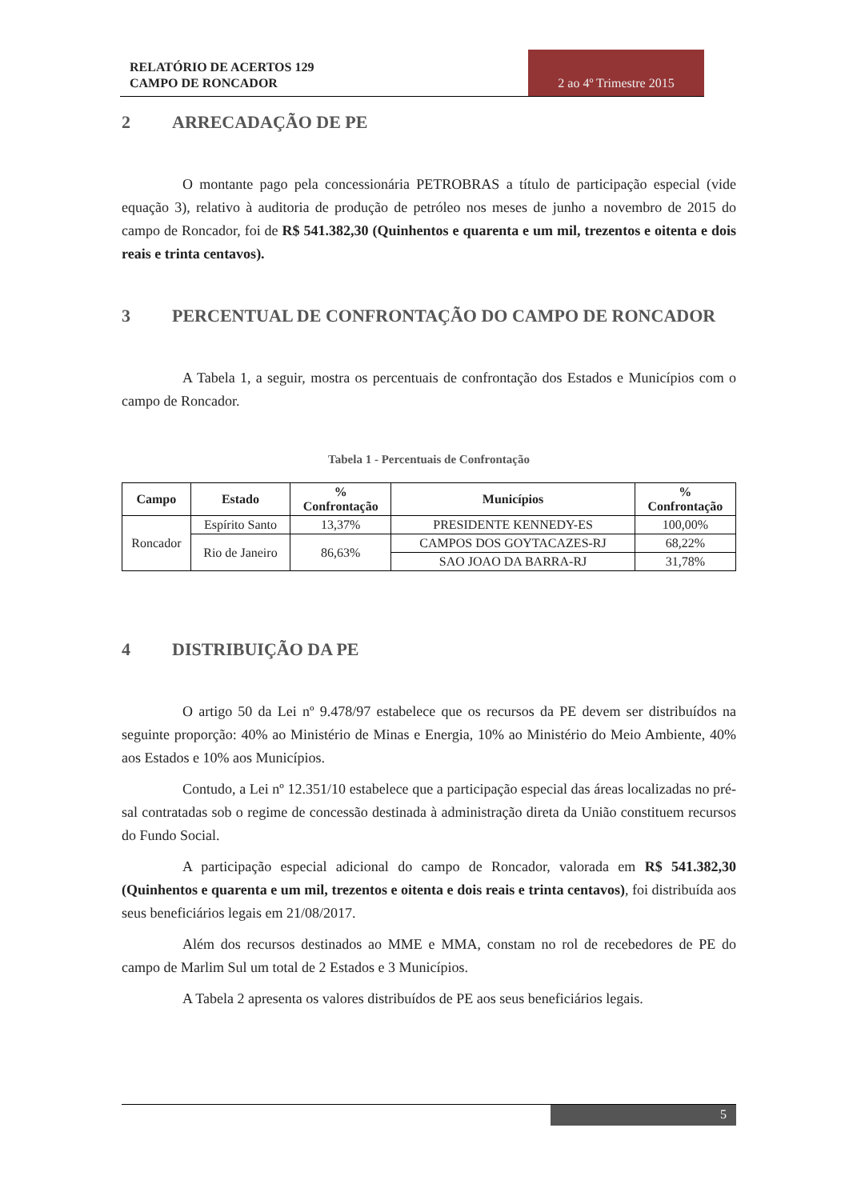RELATÓRIO DE ACERTOS 129
CAMPO DE RONCADOR
2 ao 4º Trimestre 2015
2 ARRECADAÇÃO DE PE
O montante pago pela concessionária PETROBRAS a título de participação especial (vide equação 3), relativo à auditoria de produção de petróleo nos meses de junho a novembro de 2015 do campo de Roncador, foi de R$ 541.382,30 (Quinhentos e quarenta e um mil, trezentos e oitenta e dois reais e trinta centavos).
3 PERCENTUAL DE CONFRONTAÇÃO DO CAMPO DE RONCADOR
A Tabela 1, a seguir, mostra os percentuais de confrontação dos Estados e Municípios com o campo de Roncador.
Tabela 1 - Percentuais de Confrontação
| Campo | Estado | % Confrontação | Municípios | % Confrontação |
| --- | --- | --- | --- | --- |
| Roncador | Espírito Santo | 13,37% | PRESIDENTE KENNEDY-ES | 100,00% |
| | Rio de Janeiro | 86,63% | CAMPOS DOS GOYTACAZES-RJ | 68,22% |
| | | | SAO JOAO DA BARRA-RJ | 31,78% |
4 DISTRIBUIÇÃO DA PE
O artigo 50 da Lei nº 9.478/97 estabelece que os recursos da PE devem ser distribuídos na seguinte proporção: 40% ao Ministério de Minas e Energia, 10% ao Ministério do Meio Ambiente, 40% aos Estados e 10% aos Municípios.
Contudo, a Lei nº 12.351/10 estabelece que a participação especial das áreas localizadas no pré-sal contratadas sob o regime de concessão destinada à administração direta da União constituem recursos do Fundo Social.
A participação especial adicional do campo de Roncador, valorada em R$ 541.382,30 (Quinhentos e quarenta e um mil, trezentos e oitenta e dois reais e trinta centavos), foi distribuída aos seus beneficiários legais em 21/08/2017.
Além dos recursos destinados ao MME e MMA, constam no rol de recebedores de PE do campo de Marlim Sul um total de 2 Estados e 3 Municípios.
A Tabela 2 apresenta os valores distribuídos de PE aos seus beneficiários legais.
5